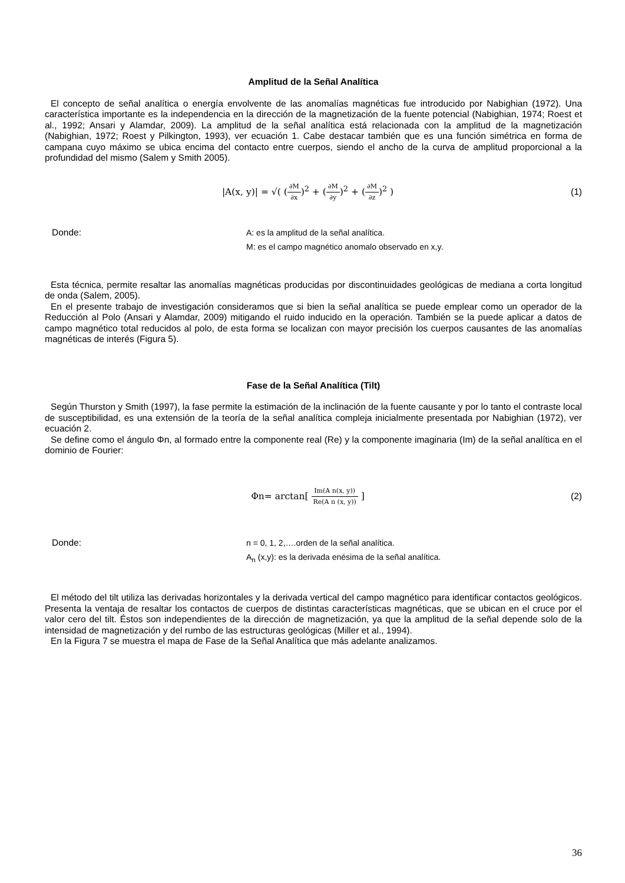Amplitud de la Señal Analítica
El concepto de señal analítica o energía envolvente de las anomalías magnéticas fue introducido por Nabighian (1972). Una característica importante es la independencia en la dirección de la magnetización de la fuente potencial (Nabighian, 1974; Roest et al., 1992; Ansari y Alamdar, 2009). La amplitud de la señal analítica está relacionada con la amplitud de la magnetización (Nabighian, 1972; Roest y Pilkington, 1993), ver ecuación 1. Cabe destacar también que es una función simétrica en forma de campana cuyo máximo se ubica encima del contacto entre cuerpos, siendo el ancho de la curva de amplitud proporcional a la profundidad del mismo (Salem y Smith 2005).
|A(x, y)| = √( (∂M ∂x)<sup>2</sup> + (∂M ∂y)<sup>2</sup> + (∂M ∂z)<sup>2</sup> )
(1)
Donde: A: es la amplitud de la señal analítica.
M: es el campo magnético anomalo observado en x,y.
Esta técnica, permite resaltar las anomalías magnéticas producidas por discontinuidades geológicas de mediana a corta longitud de onda (Salem, 2005).
En el presente trabajo de investigación consideramos que si bien la señal analítica se puede emplear como un operador de la Reducción al Polo (Ansari y Alamdar, 2009) mitigando el ruido inducido en la operación. También se la puede aplicar a datos de campo magnético total reducidos al polo, de esta forma se localizan con mayor precisión los cuerpos causantes de las anomalías magnéticas de interés (Figura 5).
Fase de la Señal Analítica (Tilt)
Según Thurston y Smith (1997), la fase permite la estimación de la inclinación de la fuente causante y por lo tanto el contraste local de susceptibilidad, es una extensión de la teoría de la señal analítica compleja inicialmente presentada por Nabighian (1972), ver ecuación 2.
Se define como el ángulo Φn, al formado entre la componente real (Re) y la componente imaginaria (Im) de la señal analítica en el dominio de Fourier:
Φn= arctan[ Im(A n(x, y)) Re(A n (x, y)) ]
(2)
Donde: n = 0, 1, 2,….orden de la señal analítica.
A<sub>n</sub> (x,y): es la derivada enésima de la señal analítica.
El método del tilt utiliza las derivadas horizontales y la derivada vertical del campo magnético para identificar contactos geológicos. Presenta la ventaja de resaltar los contactos de cuerpos de distintas características magnéticas, que se ubican en el cruce por el valor cero del tilt. Éstos son independientes de la dirección de magnetización, ya que la amplitud de la señal depende solo de la intensidad de magnetización y del rumbo de las estructuras geológicas (Miller et al., 1994).
En la Figura 7 se muestra el mapa de Fase de la Señal Analítica que más adelante analizamos.
36